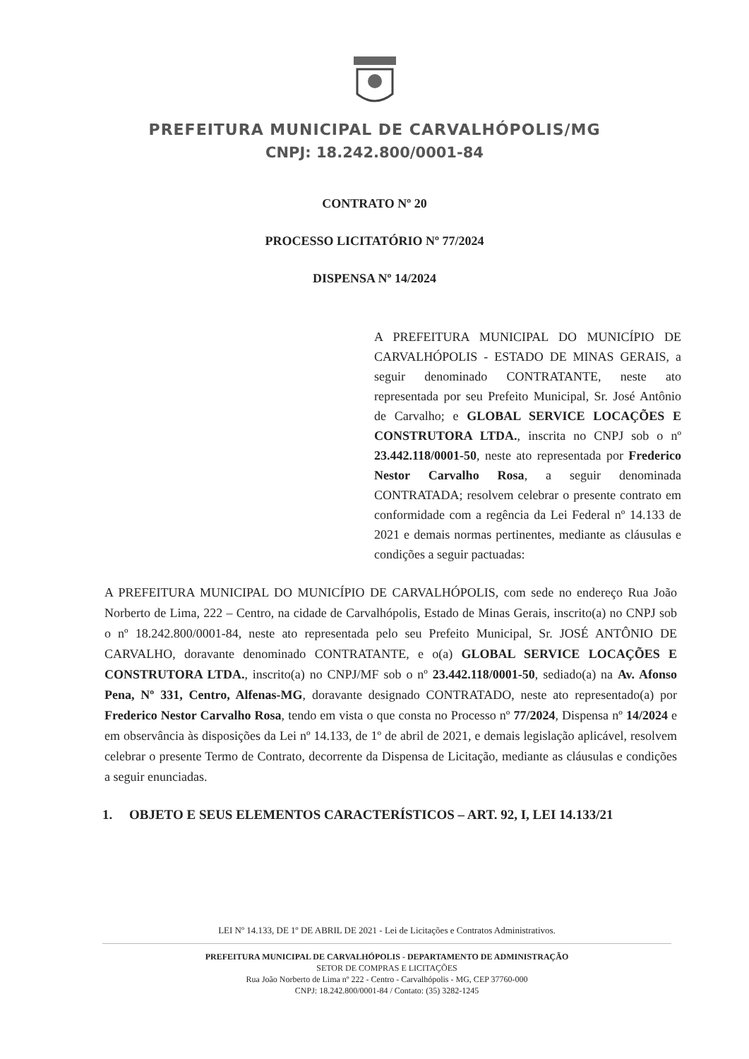PREFEITURA MUNICIPAL DE CARVALHÓPOLIS/MG
CNPJ: 18.242.800/0001-84
CONTRATO Nº 20
PROCESSO LICITATÓRIO Nº 77/2024
DISPENSA Nº 14/2024
A PREFEITURA MUNICIPAL DO MUNICÍPIO DE CARVALHÓPOLIS - ESTADO DE MINAS GERAIS, a seguir denominado CONTRATANTE, neste ato representada por seu Prefeito Municipal, Sr. José Antônio de Carvalho; e GLOBAL SERVICE LOCAÇÕES E CONSTRUTORA LTDA., inscrita no CNPJ sob o nº 23.442.118/0001-50, neste ato representada por Frederico Nestor Carvalho Rosa, a seguir denominada CONTRATADA; resolvem celebrar o presente contrato em conformidade com a regência da Lei Federal nº 14.133 de 2021 e demais normas pertinentes, mediante as cláusulas e condições a seguir pactuadas:
A PREFEITURA MUNICIPAL DO MUNICÍPIO DE CARVALHÓPOLIS, com sede no endereço Rua João Norberto de Lima, 222 – Centro, na cidade de Carvalhópolis, Estado de Minas Gerais, inscrito(a) no CNPJ sob o nº 18.242.800/0001-84, neste ato representada pelo seu Prefeito Municipal, Sr. JOSÉ ANTÔNIO DE CARVALHO, doravante denominado CONTRATANTE, e o(a) GLOBAL SERVICE LOCAÇÕES E CONSTRUTORA LTDA., inscrito(a) no CNPJ/MF sob o nº 23.442.118/0001-50, sediado(a) na Av. Afonso Pena, Nº 331, Centro, Alfenas-MG, doravante designado CONTRATADO, neste ato representado(a) por Frederico Nestor Carvalho Rosa, tendo em vista o que consta no Processo nº 77/2024, Dispensa nº 14/2024 e em observância às disposições da Lei nº 14.133, de 1º de abril de 2021, e demais legislação aplicável, resolvem celebrar o presente Termo de Contrato, decorrente da Dispensa de Licitação, mediante as cláusulas e condições a seguir enunciadas.
1. OBJETO E SEUS ELEMENTOS CARACTERÍSTICOS – ART. 92, I, LEI 14.133/21
LEI Nº 14.133, DE 1º DE ABRIL DE 2021 - Lei de Licitações e Contratos Administrativos.
PREFEITURA MUNICIPAL DE CARVALHÓPOLIS - DEPARTAMENTO DE ADMINISTRAÇÃO
SETOR DE COMPRAS E LICITAÇÕES
Rua João Norberto de Lima nº 222 - Centro - Carvalhópolis - MG, CEP 37760-000
CNPJ: 18.242.800/0001-84 / Contato: (35) 3282-1245